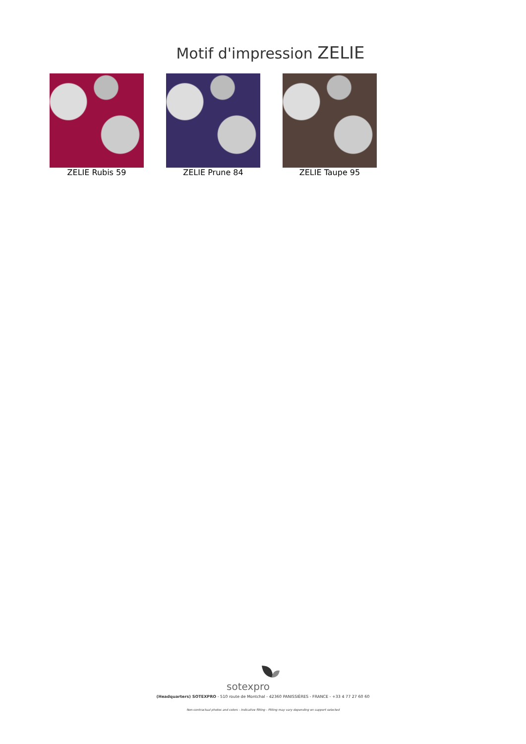Motif d'impression ZELIE
ZELIE Rubis 59 ZELIE Prune 84 ZELIE Taupe 95
sotexpro
(Headquarters) SOTEXPRO - 510 route de Montchal - 42360 PANISSIÈRES - FRANCE - +33 4 77 27 60 60
Non-contractual photos and colors - Indicative fitting - Fitting may vary depending on support selected